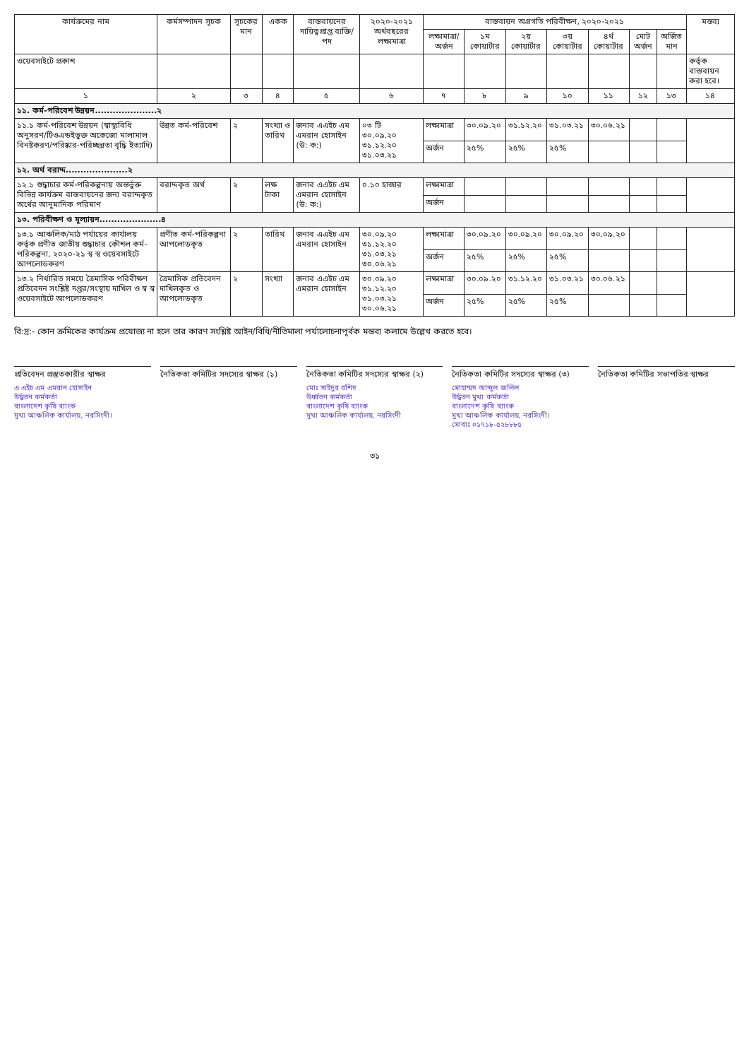| কার্যক্রমের নাম | কর্মসম্পাদন সূচক | সূচকের মান | একক | বাস্তবায়নের দায়িত্বপ্রাপ্ত ব্যক্তি/পদ | ২০২০-২০২১ অর্থবছরের লক্ষ্যমাত্রা | বাস্তবায়ন অগ্রগতি পরিবীক্ষণ, ২০২০-২০২১ | | | | | | | মন্তব্য |
| --- | --- | --- | --- | --- | --- | --- | --- | --- | --- | --- | --- | --- | --- |
| | | | | | | লক্ষ্যমাত্রা/ অর্জন | ১ম কোয়ার্টার | ২য় কোয়ার্টার | ৩য় কোয়ার্টার | ৪র্থ কোয়ার্টার | মোট অর্জন | অর্জিত মান | |
| ওয়েবসাইটে প্রকাশ | | | | | | | | | | | | | কর্তৃক বাস্তবায়ন করা হবে। |
| ১ | ২ | ৩ | ৪ | ৫ | ৬ | ৭ | ৮ | ৯ | ১০ | ১১ | ১২ | ১৩ | ১৪ |
| ১১. কর্ম-পরিবেশ উন্নয়ন.....................২ | | | | | | | | | | | | | |
| ১১.১ কর্ম-পরিবেশ উন্নয়ন (স্বাস্থ্যবিধি অনুসরণ/টিওএন্ডইভুক্ত অকেজো মালামাল বিনষ্টকরণ/পরিষ্কার-পরিচ্ছন্নতা বৃদ্ধি ইত্যাদি) | উন্নত কর্ম-পরিবেশ | ২ | সংখ্যা ও তারিখ | জনাব এএইচ এম এমরান হোসাইন (উ: ক:) | ০৩ টি ৩০.০৯.২০ ৩১.১২.২০ ৩১.০৩.২১ | লক্ষ্যমাত্রা | ৩০.০৯.২০ | ৩১.১২.২০ | ৩১.০৩.২১ | ৩০.০৬.২১ | | | |
| | | | | | | অর্জন | ২৫% | ২৫% | ২৫% | | | | |
| ১২. অর্থ বরাদ্দ.....................২ | | | | | | | | | | | | | |
| ১২.১ শুদ্ধাচার কর্ম-পরিকল্পনায় অন্তর্ভুক্ত বিভিন্ন কার্যক্রম বাস্তবায়নের জন্য বরাদ্দকৃত অর্থের আনুমানিক পরিমাণ | বরাদ্দকৃত অর্থ | ২ | লক্ষ টাকা | জনাব এএইচ এম এমরান হোসাইন (উ: ক:) | ০.১০ হাজার | লক্ষ্যমাত্রা | | | | | | | |
| | | | | | | অর্জন | | | | | | | |
| ১৩. পরিবীক্ষণ ও মূল্যায়ন.....................৪ | | | | | | | | | | | | | |
| ১৩.১ আঞ্চলিক/মাঠ পর্যায়ের কার্যালয় কর্তৃক প্রণীত জাতীয় শুদ্ধাচার কৌশল কর্ম-পরিকল্পনা, ২০২০-২১ স্ব স্ব ওয়েবসাইটে আপলোডকরণ | প্রণীত কর্ম-পরিকল্পনা আপলোডকৃত | ২ | তারিখ | জনাব এএইচ এম এমরান হোসাইন | ৩০.০৯.২০ ৩১.১২.২০ ৩১.০৩.২১ ৩০.০৬.২১ | লক্ষ্যমাত্রা | ৩০.০৯.২০ | ৩০.০৯.২০ | ৩০.০৯.২০ | ৩০.০৯.২০ | | | |
| | | | | | | অর্জন | ২৫% | ২৫% | ২৫% | | | | |
| ১৩.২ নির্ধারিত সময়ে ত্রৈমাসিক পরিবীক্ষণ প্রতিবেদন সংশ্লিষ্ট দপ্তর/সংস্থায় দাখিল ও স্ব স্ব ওয়েবসাইটে আপলোডকরণ | ত্রৈমাসিক প্রতিবেদন দাখিলকৃত ও আপলোডকৃত | ২ | সংখ্যা | জনাব এএইচ এম এমরান হোসাইন | ৩০.০৯.২০ ৩১.১২.২০ ৩১.০৩.২১ ৩০.০৬.২১ | লক্ষ্যমাত্রা | ৩০.০৯.২০ | ৩১.১২.২০ | ৩১.০৩.২১ | ৩০.০৬.২১ | | | |
| | | | | | | অর্জন | ২৫% | ২৫% | ২৫% | | | | |
বি:দ্র:- কোন ক্রমিকের কার্যক্রম প্রযোজ্য না হলে তার কারণ সংশ্লিষ্ট আইন/বিধি/নীতিমালা পর্যালোচনাপূর্বক মন্তব্য কলামে উল্লেখ করতে হবে।
প্রতিবেদন প্রস্তুতকারীর স্বাক্ষর
এ এইচ এম এমরান হোসাইন
উর্দ্ধতন কর্মকর্তা
বাংলাদেশ কৃষি ব্যাংক
মুখ্য আঞ্চলিক কার্যালয়, নরসিংদী।
নৈতিকতা কমিটির সদস্যের স্বাক্ষর (১)
নৈতিকতা কমিটির সদস্যের স্বাক্ষর (২)
মোঃ সাইদুর রশিদ
উর্ধ্বতন কর্মকর্তা
বাংলাদেশ কৃষি ব্যাংক
মুখ্য আঞ্চলিক কার্যালয়, নরসিংদী
নৈতিকতা কমিটির সদস্যের স্বাক্ষর (৩)
মোহাম্মদ আব্দুল জলিল
উর্দ্ধতন মুখ্য কর্মকর্তা
বাংলাদেশ কৃষি ব্যাংক
মুখ্য আঞ্চলিক কার্যালয়, নরসিংদী।
মোবাঃ ০১৭১৮-৫২৮৮৮৫
নৈতিকতা কমিটির সভাপতির স্বাক্ষর
৩১